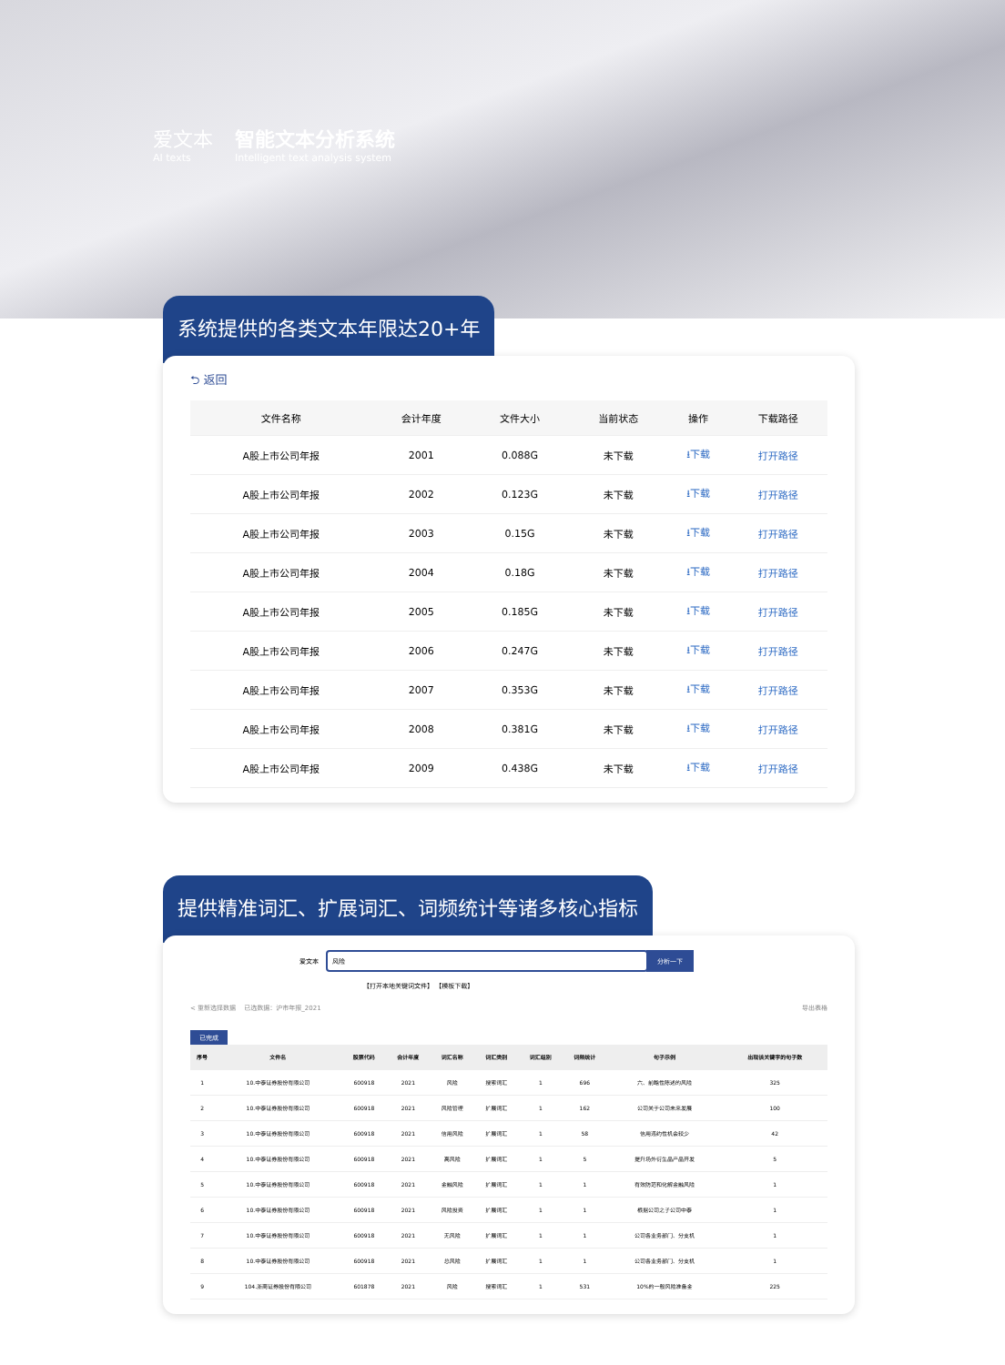爱文本
AI texts
智能文本分析系统
Intelligent text analysis system
系统提供的各类文本年限达20+年
⮌ 返回
| 文件名称 | 会计年度 | 文件大小 | 当前状态 | 操作 | 下载路径 |
| --- | --- | --- | --- | --- | --- |
| A股上市公司年报 | 2001 | 0.088G | 未下载 | ⭳下载 | 打开路径 |
| A股上市公司年报 | 2002 | 0.123G | 未下载 | ⭳下载 | 打开路径 |
| A股上市公司年报 | 2003 | 0.15G | 未下载 | ⭳下载 | 打开路径 |
| A股上市公司年报 | 2004 | 0.18G | 未下载 | ⭳下载 | 打开路径 |
| A股上市公司年报 | 2005 | 0.185G | 未下载 | ⭳下载 | 打开路径 |
| A股上市公司年报 | 2006 | 0.247G | 未下载 | ⭳下载 | 打开路径 |
| A股上市公司年报 | 2007 | 0.353G | 未下载 | ⭳下载 | 打开路径 |
| A股上市公司年报 | 2008 | 0.381G | 未下载 | ⭳下载 | 打开路径 |
| A股上市公司年报 | 2009 | 0.438G | 未下载 | ⭳下载 | 打开路径 |
提供精准词汇、扩展词汇、词频统计等诸多核心指标
爱文本
风险 分析一下
【打开本地关键词文件】 【模板下载】
< 重新选择数据 　已选数据：沪市年报_2021 导出表格
已完成
| 序号 | 文件名 | 股票代码 | 会计年度 | 词汇名称 | 词汇类别 | 词汇组别 | 词频统计 | 句子示例 | 出现该关键字的句子数 |
| --- | --- | --- | --- | --- | --- | --- | --- | --- | --- |
| 1 | 10.中泰证券股份有限公司 | 600918 | 2021 | 风险 | 搜索词汇 | 1 | 696 | 六、前瞻性陈述的风险 | 325 |
| 2 | 10.中泰证券股份有限公司 | 600918 | 2021 | 风险管理 | 扩展词汇 | 1 | 162 | 公司关于公司未来发展 | 100 |
| 3 | 10.中泰证券股份有限公司 | 600918 | 2021 | 信用风险 | 扩展词汇 | 1 | 58 | 信用违约性机会较少 | 42 |
| 4 | 10.中泰证券股份有限公司 | 600918 | 2021 | 高风险 | 扩展词汇 | 1 | 5 | 提升场外衍生品产品开发 | 5 |
| 5 | 10.中泰证券股份有限公司 | 600918 | 2021 | 金融风险 | 扩展词汇 | 1 | 1 | 有效防范和化解金融风险 | 1 |
| 6 | 10.中泰证券股份有限公司 | 600918 | 2021 | 风险投资 | 扩展词汇 | 1 | 1 | 根据公司之子公司中泰 | 1 |
| 7 | 10.中泰证券股份有限公司 | 600918 | 2021 | 无风险 | 扩展词汇 | 1 | 1 | 公司各业务部门、分支机 | 1 |
| 8 | 10.中泰证券股份有限公司 | 600918 | 2021 | 总风险 | 扩展词汇 | 1 | 1 | 公司各业务部门、分支机 | 1 |
| 9 | 104.浙商证券股份有限公司 | 601878 | 2021 | 风险 | 搜索词汇 | 1 | 531 | 10%的一般风险准备金 | 225 |